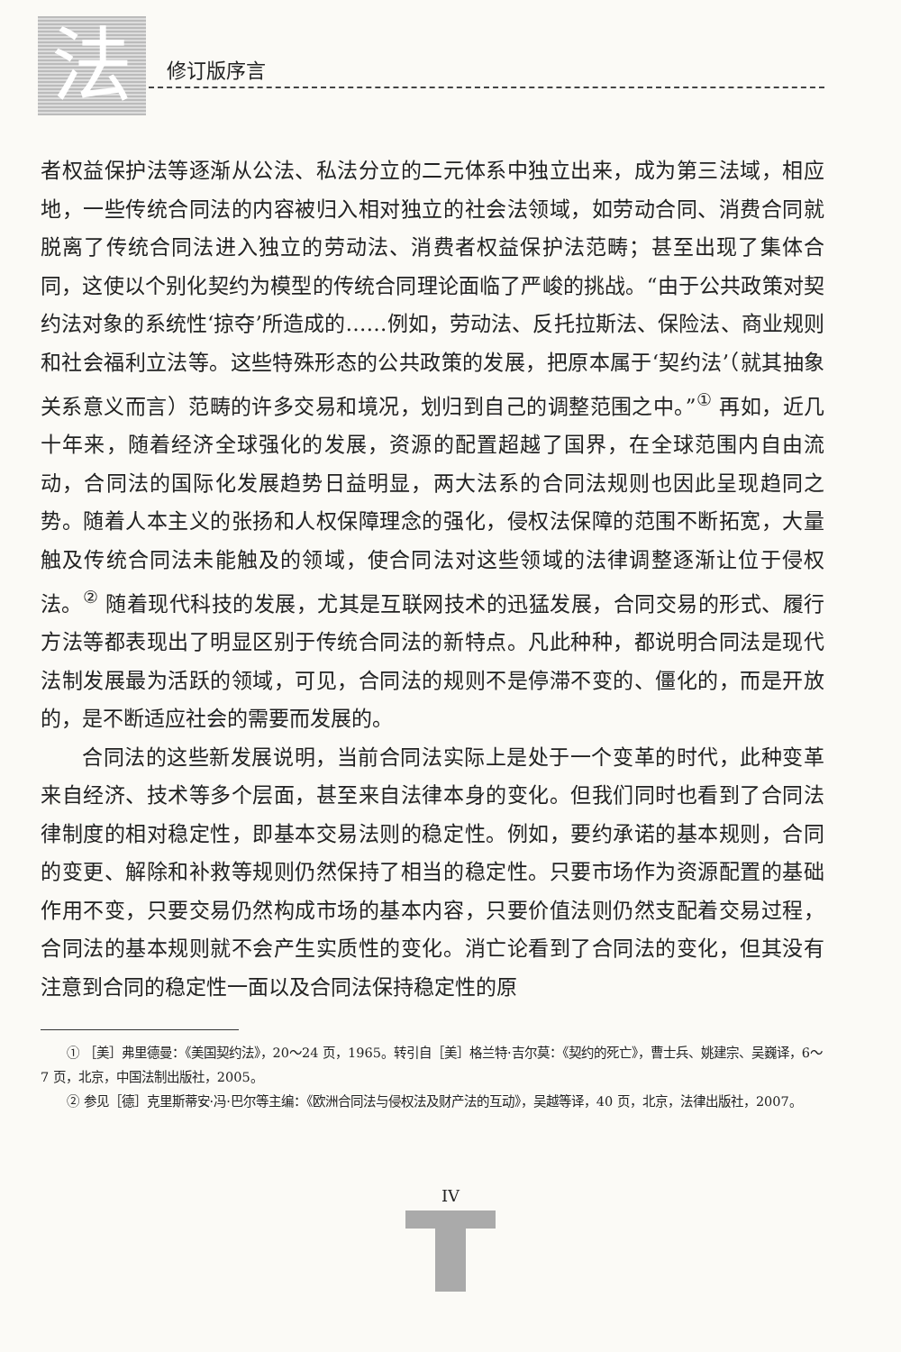法 修订版序言
者权益保护法等逐渐从公法、私法分立的二元体系中独立出来，成为第三法域，相应地，一些传统合同法的内容被归入相对独立的社会法领域，如劳动合同、消费合同就脱离了传统合同法进入独立的劳动法、消费者权益保护法范畴；甚至出现了集体合同，这使以个别化契约为模型的传统合同理论面临了严峻的挑战。“由于公共政策对契约法对象的系统性‘掠夺’所造成的……例如，劳动法、反托拉斯法、保险法、商业规则和社会福利立法等。这些特殊形态的公共政策的发展，把原本属于‘契约法’（就其抽象关系意义而言）范畴的许多交易和境况，划归到自己的调整范围之中。”<sup>①</sup> 再如，近几十年来，随着经济全球强化的发展，资源的配置超越了国界，在全球范围内自由流动，合同法的国际化发展趋势日益明显，两大法系的合同法规则也因此呈现趋同之势。随着人本主义的张扬和人权保障理念的强化，侵权法保障的范围不断拓宽，大量触及传统合同法未能触及的领域，使合同法对这些领域的法律调整逐渐让位于侵权法。<sup>②</sup> 随着现代科技的发展，尤其是互联网技术的迅猛发展，合同交易的形式、履行方法等都表现出了明显区别于传统合同法的新特点。凡此种种，都说明合同法是现代法制发展最为活跃的领域，可见，合同法的规则不是停滞不变的、僵化的，而是开放的，是不断适应社会的需要而发展的。
合同法的这些新发展说明，当前合同法实际上是处于一个变革的时代，此种变革来自经济、技术等多个层面，甚至来自法律本身的变化。但我们同时也看到了合同法律制度的相对稳定性，即基本交易法则的稳定性。例如，要约承诺的基本规则，合同的变更、解除和补救等规则仍然保持了相当的稳定性。只要市场作为资源配置的基础作用不变，只要交易仍然构成市场的基本内容，只要价值法则仍然支配着交易过程，合同法的基本规则就不会产生实质性的变化。消亡论看到了合同法的变化，但其没有注意到合同的稳定性一面以及合同法保持稳定性的原
① ［美］弗里德曼：《美国契约法》，20～24 页，1965。转引自［美］格兰特·吉尔莫：《契约的死亡》，曹士兵、姚建宗、吴巍译，6～7 页，北京，中国法制出版社，2005。
② 参见［德］克里斯蒂安·冯·巴尔等主编：《欧洲合同法与侵权法及财产法的互动》，吴越等译，40 页，北京，法律出版社，2007。
IV